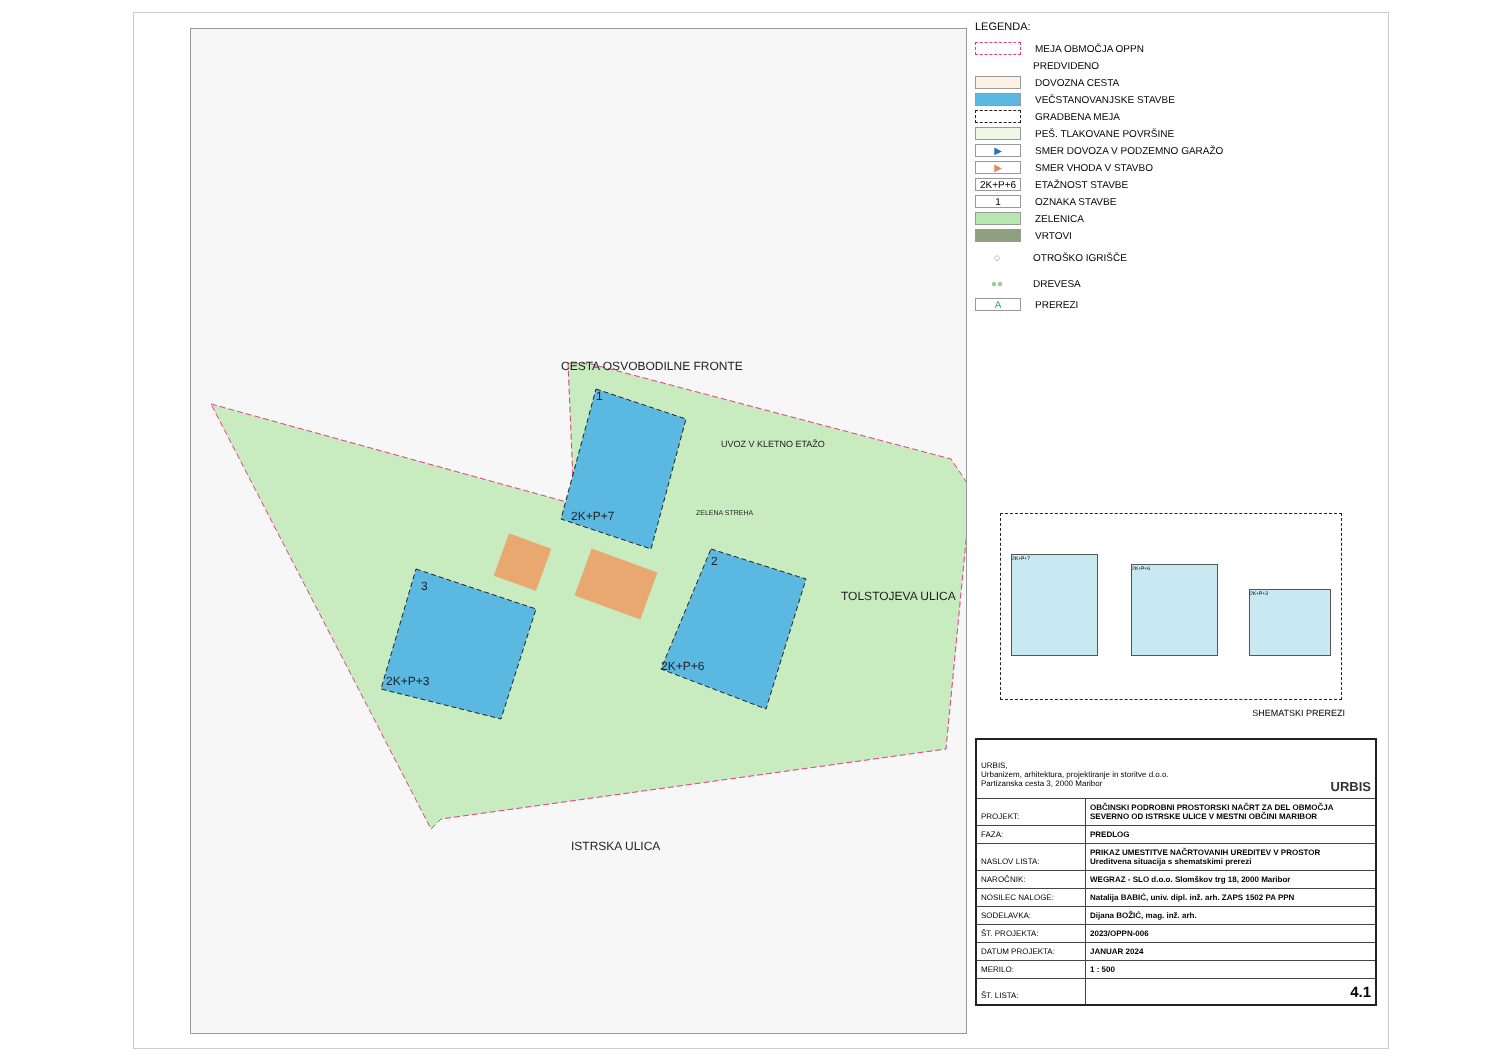CESTA OSVOBODILNE FRONTE
2K+P+7
1
2
3
2K+P+6
2K+P+3
UVOZ V KLETNO ETAŽO
ZELENA STREHA
TOLSTOJEVA ULICA
ISTRSKA ULICA
LEGENDA:
MEJA OBMOČJA OPPN
PREDVIDENO
DOVOZNA CESTA
VEČSTANOVANJSKE STAVBE
GRADBENA MEJA
PEŠ. TLAKOVANE POVRŠINE
▶ SMER DOVOZA V PODZEMNO GARAŽO
▶ SMER VHODA V STAVBO
2K+P+6 ETAŽNOST STAVBE
1 OZNAKA STAVBE
ZELENICA
VRTOVI
◌ OTROŠKO IGRIŠČE
●● DREVESA
A PREREZI
2K+P+7
2K+P+6
2K+P+3
SHEMATSKI PREREZI
| URBIS, Urbanizem, arhitektura, projektiranje in storitve d.o.o. Partizanska cesta 3, 2000 Maribor URBIS | |
| PROJEKT: | OBČINSKI PODROBNI PROSTORSKI NAČRT ZA DEL OBMOČJA SEVERNO OD ISTRSKE ULICE V MESTNI OBČINI MARIBOR |
| FAZA: | PREDLOG |
| NASLOV LISTA: | PRIKAZ UMESTITVE NAČRTOVANIH UREDITEV V PROSTOR Ureditvena situacija s shematskimi prerezi |
| NAROČNIK: | WEGRAZ - SLO d.o.o. Slomškov trg 18, 2000 Maribor |
| NOSILEC NALOGE: | Natalija BABIĆ, univ. dipl. inž. arh. ZAPS 1502 PA PPN |
| SODELAVKA: | Dijana BOŽIĆ, mag. inž. arh. |
| ŠT. PROJEKTA: | 2023/OPPN-006 |
| DATUM PROJEKTA: | JANUAR 2024 |
| MERILO: | 1 : 500 |
| ŠT. LISTA: | 4.1 |